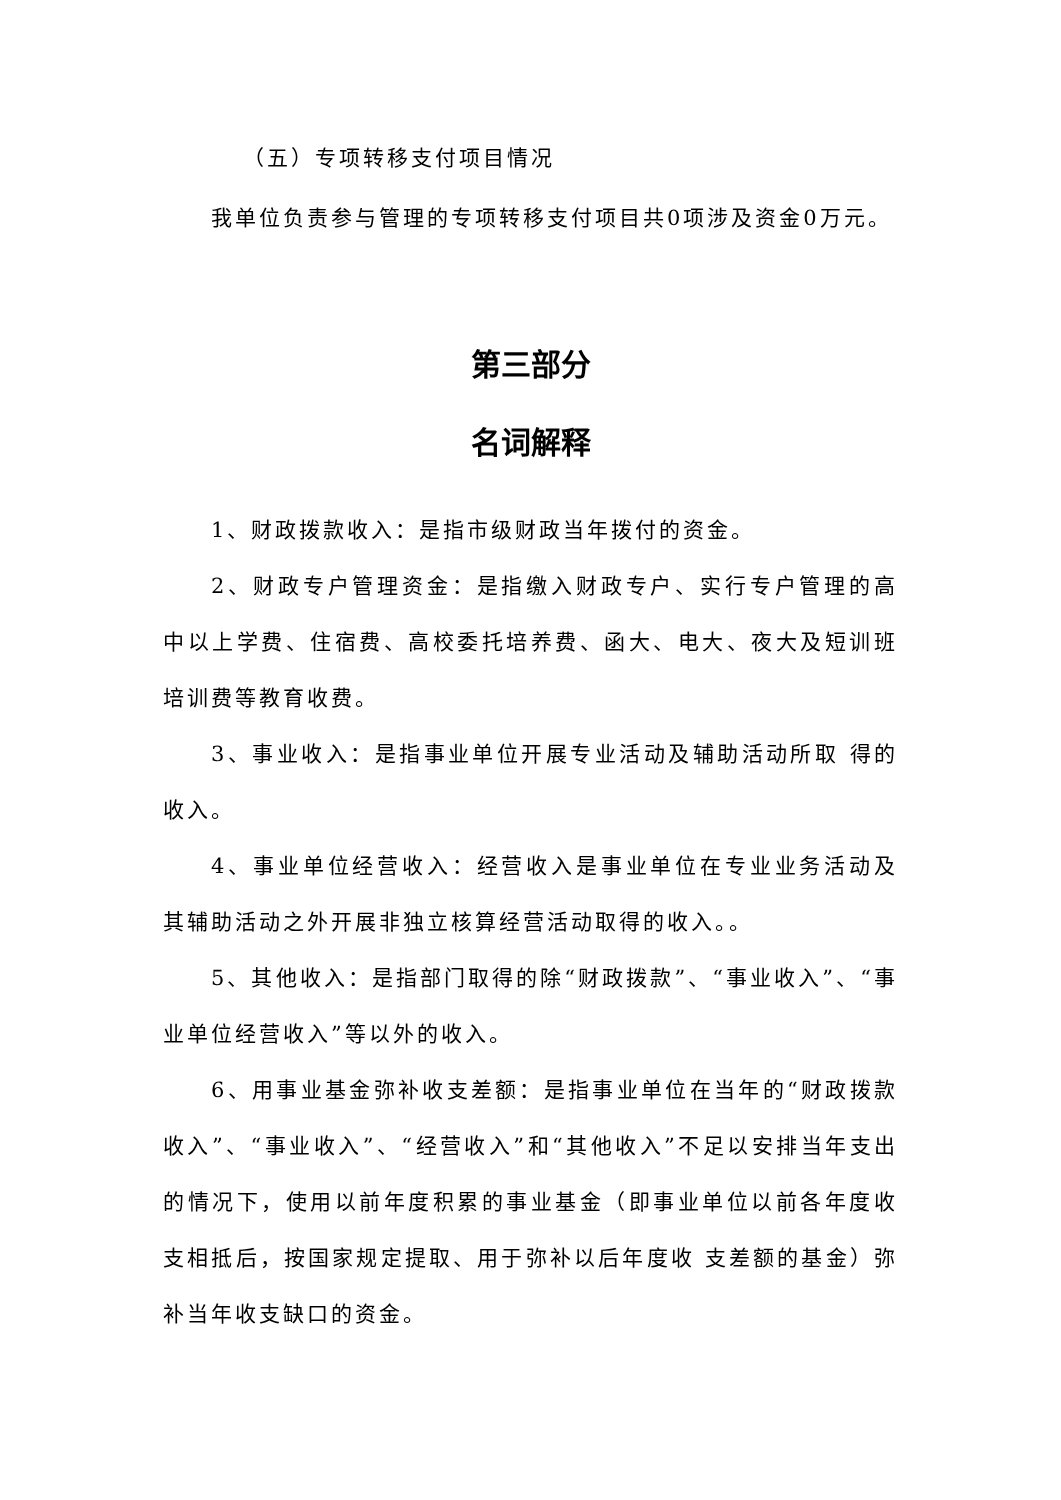（五）专项转移支付项目情况
我单位负责参与管理的专项转移支付项目共0项涉及资金0万元。
第三部分
名词解释
1、财政拨款收入：是指市级财政当年拨付的资金。
2、财政专户管理资金：是指缴入财政专户、实行专户管理的高中以上学费、住宿费、高校委托培养费、函大、电大、夜大及短训班培训费等教育收费。
3、事业收入：是指事业单位开展专业活动及辅助活动所取 得的收入。
4、事业单位经营收入：经营收入是事业单位在专业业务活动及其辅助活动之外开展非独立核算经营活动取得的收入。。
5、其他收入：是指部门取得的除“财政拨款”、“事业收入”、“事业单位经营收入”等以外的收入。
6、用事业基金弥补收支差额：是指事业单位在当年的“财政拨款收入”、“事业收入”、“经营收入”和“其他收入”不足以安排当年支出的情况下，使用以前年度积累的事业基金（即事业单位以前各年度收支相抵后，按国家规定提取、用于弥补以后年度收 支差额的基金）弥补当年收支缺口的资金。